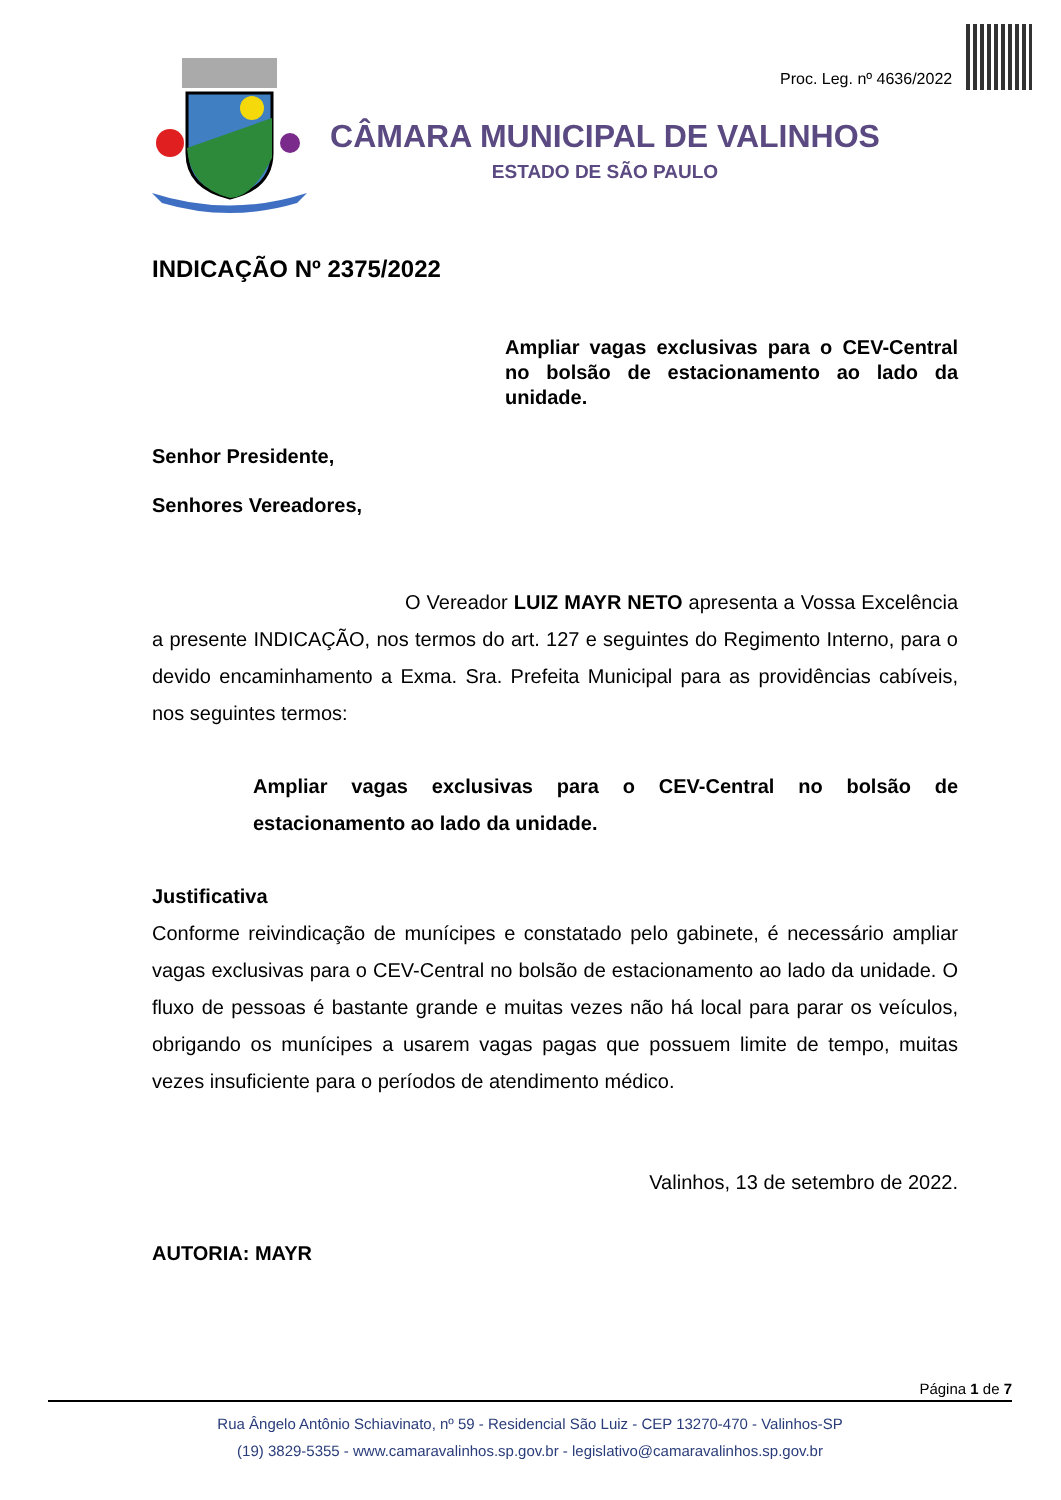Proc. Leg. nº 4636/2022
CÂMARA MUNICIPAL DE VALINHOS
ESTADO DE SÃO PAULO
INDICAÇÃO Nº 2375/2022
Ampliar vagas exclusivas para o CEV-Central no bolsão de estacionamento ao lado da unidade.
Senhor Presidente,
Senhores Vereadores,
O Vereador LUIZ MAYR NETO apresenta a Vossa Excelência a presente INDICAÇÃO, nos termos do art. 127 e seguintes do Regimento Interno, para o devido encaminhamento a Exma. Sra. Prefeita Municipal para as providências cabíveis, nos seguintes termos:
Ampliar vagas exclusivas para o CEV-Central no bolsão de estacionamento ao lado da unidade.
Justificativa
Conforme reivindicação de munícipes e constatado pelo gabinete, é necessário ampliar vagas exclusivas para o CEV-Central no bolsão de estacionamento ao lado da unidade. O fluxo de pessoas é bastante grande e muitas vezes não há local para parar os veículos, obrigando os munícipes a usarem vagas pagas que possuem limite de tempo, muitas vezes insuficiente para o períodos de atendimento médico.
Valinhos, 13 de setembro de 2022.
AUTORIA: MAYR
Página 1 de 7
Rua Ângelo Antônio Schiavinato, nº 59 - Residencial São Luiz - CEP 13270-470 - Valinhos-SP
(19) 3829-5355 - www.camaravalinhos.sp.gov.br - legislativo@camaravalinhos.sp.gov.br